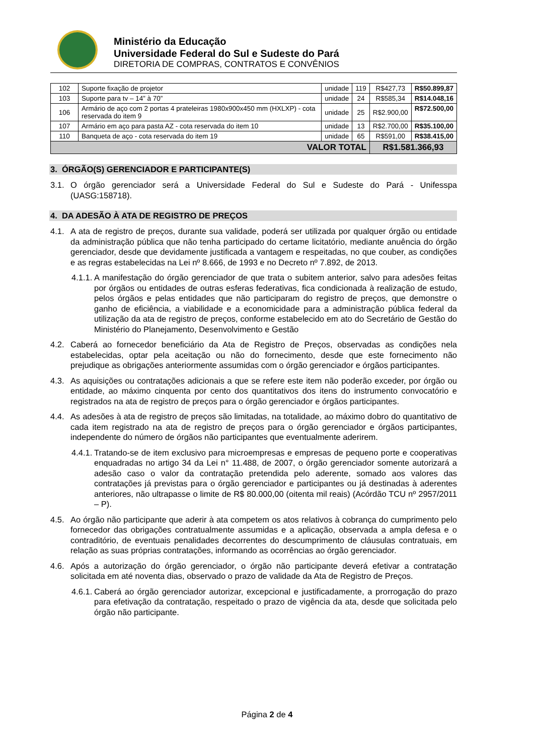Ministério da Educação
Universidade Federal do Sul e Sudeste do Pará
DIRETORIA DE COMPRAS, CONTRATOS E CONVÊNIOS
| 102 | Suporte fixação de projetor | unidade | 119 | R$427,73 | R$50.899,87 |
| 103 | Suporte para tv – 14” à 70” | unidade | 24 | R$585,34 | R$14.048,16 |
| 106 | Armário de aço com 2 portas 4 prateleiras 1980x900x450 mm (HXLXP) - cota reservada do item 9 | unidade | 25 | R$2.900,00 | R$72.500,00 |
| 107 | Armário em aço para pasta AZ - cota reservada do item 10 | unidade | 13 | R$2.700,00 | R$35.100,00 |
| 110 | Banqueta de aço - cota reservada do item 19 | unidade | 65 | R$591,00 | R$38.415,00 |
| VALOR TOTAL | | | | R$1.581.366,93 | |
3. ÓRGÃO(S) GERENCIADOR E PARTICIPANTE(S)
3.1. O órgão gerenciador será a Universidade Federal do Sul e Sudeste do Pará - Unifesspa (UASG:158718).
4. DA ADESÃO À ATA DE REGISTRO DE PREÇOS
4.1. A ata de registro de preços, durante sua validade, poderá ser utilizada por qualquer órgão ou entidade da administração pública que não tenha participado do certame licitatório, mediante anuência do órgão gerenciador, desde que devidamente justificada a vantagem e respeitadas, no que couber, as condições e as regras estabelecidas na Lei nº 8.666, de 1993 e no Decreto nº 7.892, de 2013.
4.1.1. A manifestação do órgão gerenciador de que trata o subitem anterior, salvo para adesões feitas por órgãos ou entidades de outras esferas federativas, fica condicionada à realização de estudo, pelos órgãos e pelas entidades que não participaram do registro de preços, que demonstre o ganho de eficiência, a viabilidade e a economicidade para a administração pública federal da utilização da ata de registro de preços, conforme estabelecido em ato do Secretário de Gestão do Ministério do Planejamento, Desenvolvimento e Gestão
4.2. Caberá ao fornecedor beneficiário da Ata de Registro de Preços, observadas as condições nela estabelecidas, optar pela aceitação ou não do fornecimento, desde que este fornecimento não prejudique as obrigações anteriormente assumidas com o órgão gerenciador e órgãos participantes.
4.3. As aquisições ou contratações adicionais a que se refere este item não poderão exceder, por órgão ou entidade, ao máximo cinquenta por cento dos quantitativos dos itens do instrumento convocatório e registrados na ata de registro de preços para o órgão gerenciador e órgãos participantes.
4.4. As adesões à ata de registro de preços são limitadas, na totalidade, ao máximo dobro do quantitativo de cada item registrado na ata de registro de preços para o órgão gerenciador e órgãos participantes, independente do número de órgãos não participantes que eventualmente aderirem.
4.4.1. Tratando-se de item exclusivo para microempresas e empresas de pequeno porte e cooperativas enquadradas no artigo 34 da Lei n° 11.488, de 2007, o órgão gerenciador somente autorizará a adesão caso o valor da contratação pretendida pelo aderente, somado aos valores das contratações já previstas para o órgão gerenciador e participantes ou já destinadas à aderentes anteriores, não ultrapasse o limite de R$ 80.000,00 (oitenta mil reais) (Acórdão TCU nº 2957/2011 – P).
4.5. Ao órgão não participante que aderir à ata competem os atos relativos à cobrança do cumprimento pelo fornecedor das obrigações contratualmente assumidas e a aplicação, observada a ampla defesa e o contraditório, de eventuais penalidades decorrentes do descumprimento de cláusulas contratuais, em relação as suas próprias contratações, informando as ocorrências ao órgão gerenciador.
4.6. Após a autorização do órgão gerenciador, o órgão não participante deverá efetivar a contratação solicitada em até noventa dias, observado o prazo de validade da Ata de Registro de Preços.
4.6.1. Caberá ao órgão gerenciador autorizar, excepcional e justificadamente, a prorrogação do prazo para efetivação da contratação, respeitado o prazo de vigência da ata, desde que solicitada pelo órgão não participante.
Página 2 de 4